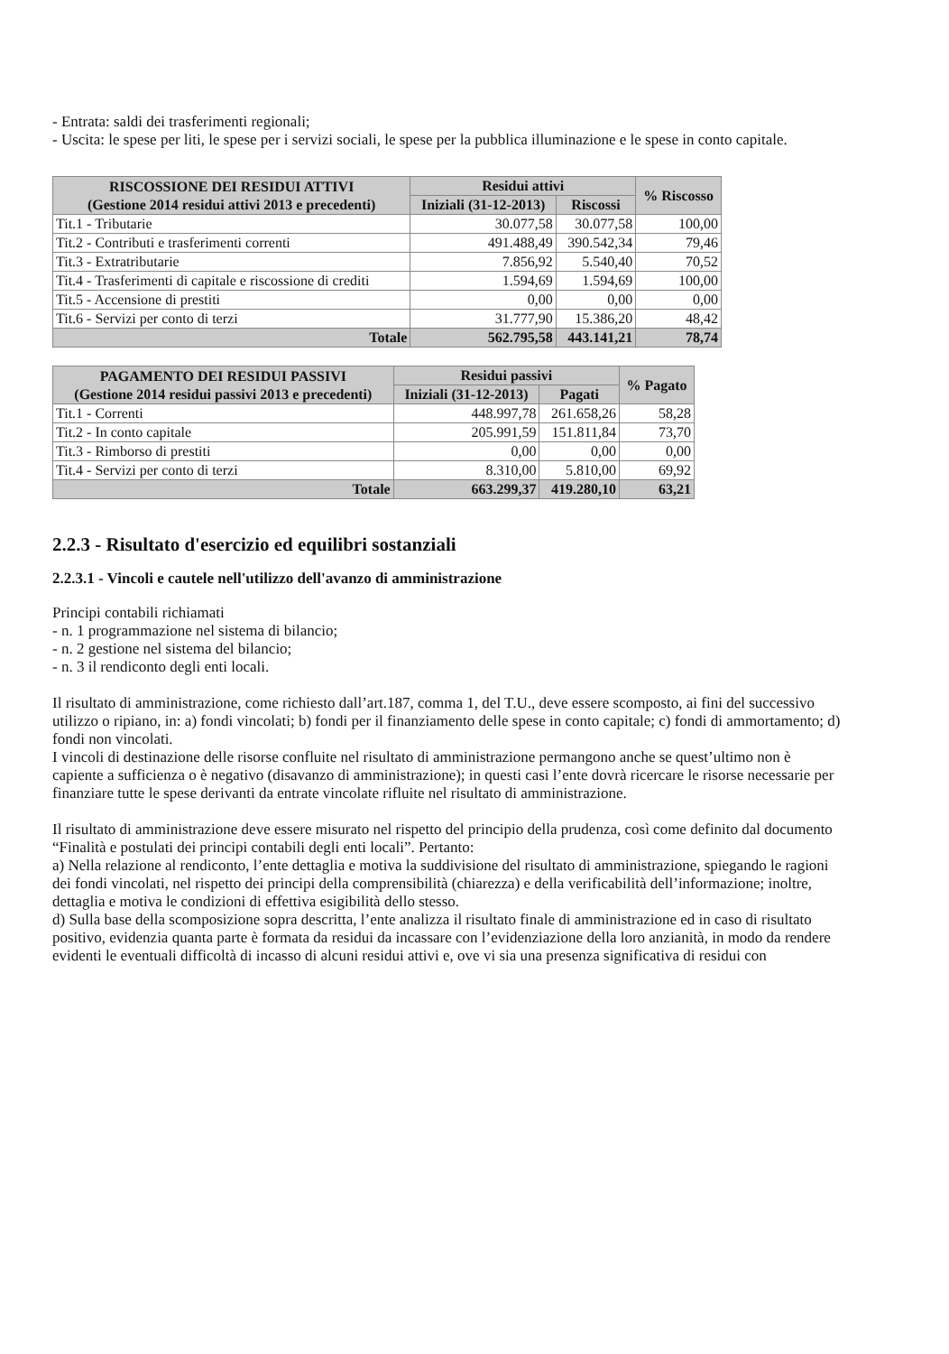- Entrata: saldi dei trasferimenti regionali;
- Uscita: le spese per liti, le spese per i servizi sociali, le spese per la pubblica illuminazione e le spese in conto capitale.
| RISCOSSIONE DEI RESIDUI ATTIVI (Gestione 2014 residui attivi 2013 e precedenti) | Residui attivi | | % Riscosso |
| --- | --- | --- | --- |
| | Iniziali (31-12-2013) | Riscossi | |
| Tit.1 - Tributarie | 30.077,58 | 30.077,58 | 100,00 |
| Tit.2 - Contributi e trasferimenti correnti | 491.488,49 | 390.542,34 | 79,46 |
| Tit.3 - Extratributarie | 7.856,92 | 5.540,40 | 70,52 |
| Tit.4 - Trasferimenti di capitale e riscossione di crediti | 1.594,69 | 1.594,69 | 100,00 |
| Tit.5 - Accensione di prestiti | 0,00 | 0,00 | 0,00 |
| Tit.6 - Servizi per conto di terzi | 31.777,90 | 15.386,20 | 48,42 |
| Totale | 562.795,58 | 443.141,21 | 78,74 |
| PAGAMENTO DEI RESIDUI PASSIVI (Gestione 2014 residui passivi 2013 e precedenti) | Residui passivi | | % Pagato |
| --- | --- | --- | --- |
| | Iniziali (31-12-2013) | Pagati | |
| Tit.1 - Correnti | 448.997,78 | 261.658,26 | 58,28 |
| Tit.2 - In conto capitale | 205.991,59 | 151.811,84 | 73,70 |
| Tit.3 - Rimborso di prestiti | 0,00 | 0,00 | 0,00 |
| Tit.4 - Servizi per conto di terzi | 8.310,00 | 5.810,00 | 69,92 |
| Totale | 663.299,37 | 419.280,10 | 63,21 |
2.2.3 - Risultato d'esercizio ed equilibri sostanziali
2.2.3.1 - Vincoli e cautele nell'utilizzo dell'avanzo di amministrazione
Principi contabili richiamati
- n. 1 programmazione nel sistema di bilancio;
- n. 2 gestione nel sistema del bilancio;
- n. 3 il rendiconto degli enti locali.
Il risultato di amministrazione, come richiesto dall’art.187, comma 1, del T.U., deve essere scomposto, ai fini del successivo utilizzo o ripiano, in: a) fondi vincolati; b) fondi per il finanziamento delle spese in conto capitale; c) fondi di ammortamento; d) fondi non vincolati.
I vincoli di destinazione delle risorse confluite nel risultato di amministrazione permangono anche se quest’ultimo non è capiente a sufficienza o è negativo (disavanzo di amministrazione); in questi casi l’ente dovrà ricercare le risorse necessarie per finanziare tutte le spese derivanti da entrate vincolate rifluite nel risultato di amministrazione.
Il risultato di amministrazione deve essere misurato nel rispetto del principio della prudenza, così come definito dal documento “Finalità e postulati dei principi contabili degli enti locali”. Pertanto:
a) Nella relazione al rendiconto, l’ente dettaglia e motiva la suddivisione del risultato di amministrazione, spiegando le ragioni dei fondi vincolati, nel rispetto dei principi della comprensibilità (chiarezza) e della verificabilità dell’informazione; inoltre, dettaglia e motiva le condizioni di effettiva esigibilità dello stesso.
d) Sulla base della scomposizione sopra descritta, l’ente analizza il risultato finale di amministrazione ed in caso di risultato positivo, evidenzia quanta parte è formata da residui da incassare con l’evidenziazione della loro anzianità, in modo da rendere evidenti le eventuali difficoltà di incasso di alcuni residui attivi e, ove vi sia una presenza significativa di residui con